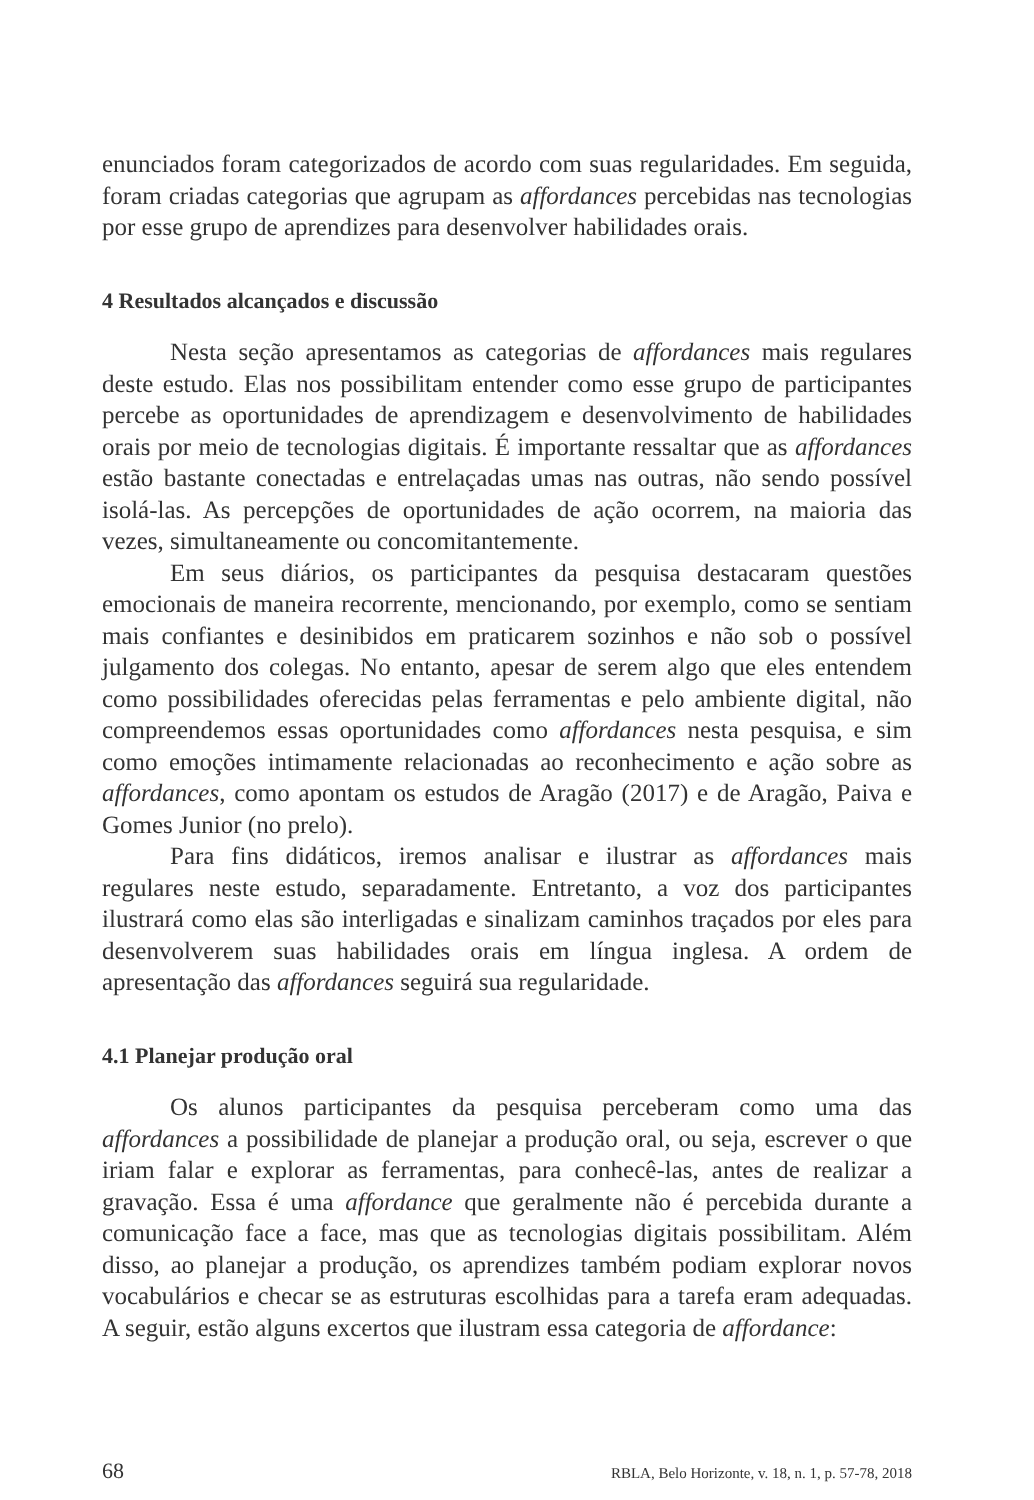enunciados foram categorizados de acordo com suas regularidades. Em seguida, foram criadas categorias que agrupam as affordances percebidas nas tecnologias por esse grupo de aprendizes para desenvolver habilidades orais.
4 Resultados alcançados e discussão
Nesta seção apresentamos as categorias de affordances mais regulares deste estudo. Elas nos possibilitam entender como esse grupo de participantes percebe as oportunidades de aprendizagem e desenvolvimento de habilidades orais por meio de tecnologias digitais. É importante ressaltar que as affordances estão bastante conectadas e entrelaçadas umas nas outras, não sendo possível isolá-las. As percepções de oportunidades de ação ocorrem, na maioria das vezes, simultaneamente ou concomitantemente.
Em seus diários, os participantes da pesquisa destacaram questões emocionais de maneira recorrente, mencionando, por exemplo, como se sentiam mais confiantes e desinibidos em praticarem sozinhos e não sob o possível julgamento dos colegas. No entanto, apesar de serem algo que eles entendem como possibilidades oferecidas pelas ferramentas e pelo ambiente digital, não compreendemos essas oportunidades como affordances nesta pesquisa, e sim como emoções intimamente relacionadas ao reconhecimento e ação sobre as affordances, como apontam os estudos de Aragão (2017) e de Aragão, Paiva e Gomes Junior (no prelo).
Para fins didáticos, iremos analisar e ilustrar as affordances mais regulares neste estudo, separadamente. Entretanto, a voz dos participantes ilustrará como elas são interligadas e sinalizam caminhos traçados por eles para desenvolverem suas habilidades orais em língua inglesa. A ordem de apresentação das affordances seguirá sua regularidade.
4.1 Planejar produção oral
Os alunos participantes da pesquisa perceberam como uma das affordances a possibilidade de planejar a produção oral, ou seja, escrever o que iriam falar e explorar as ferramentas, para conhecê-las, antes de realizar a gravação. Essa é uma affordance que geralmente não é percebida durante a comunicação face a face, mas que as tecnologias digitais possibilitam. Além disso, ao planejar a produção, os aprendizes também podiam explorar novos vocabulários e checar se as estruturas escolhidas para a tarefa eram adequadas. A seguir, estão alguns excertos que ilustram essa categoria de affordance:
68 RBLA, Belo Horizonte, v. 18, n. 1, p. 57-78, 2018